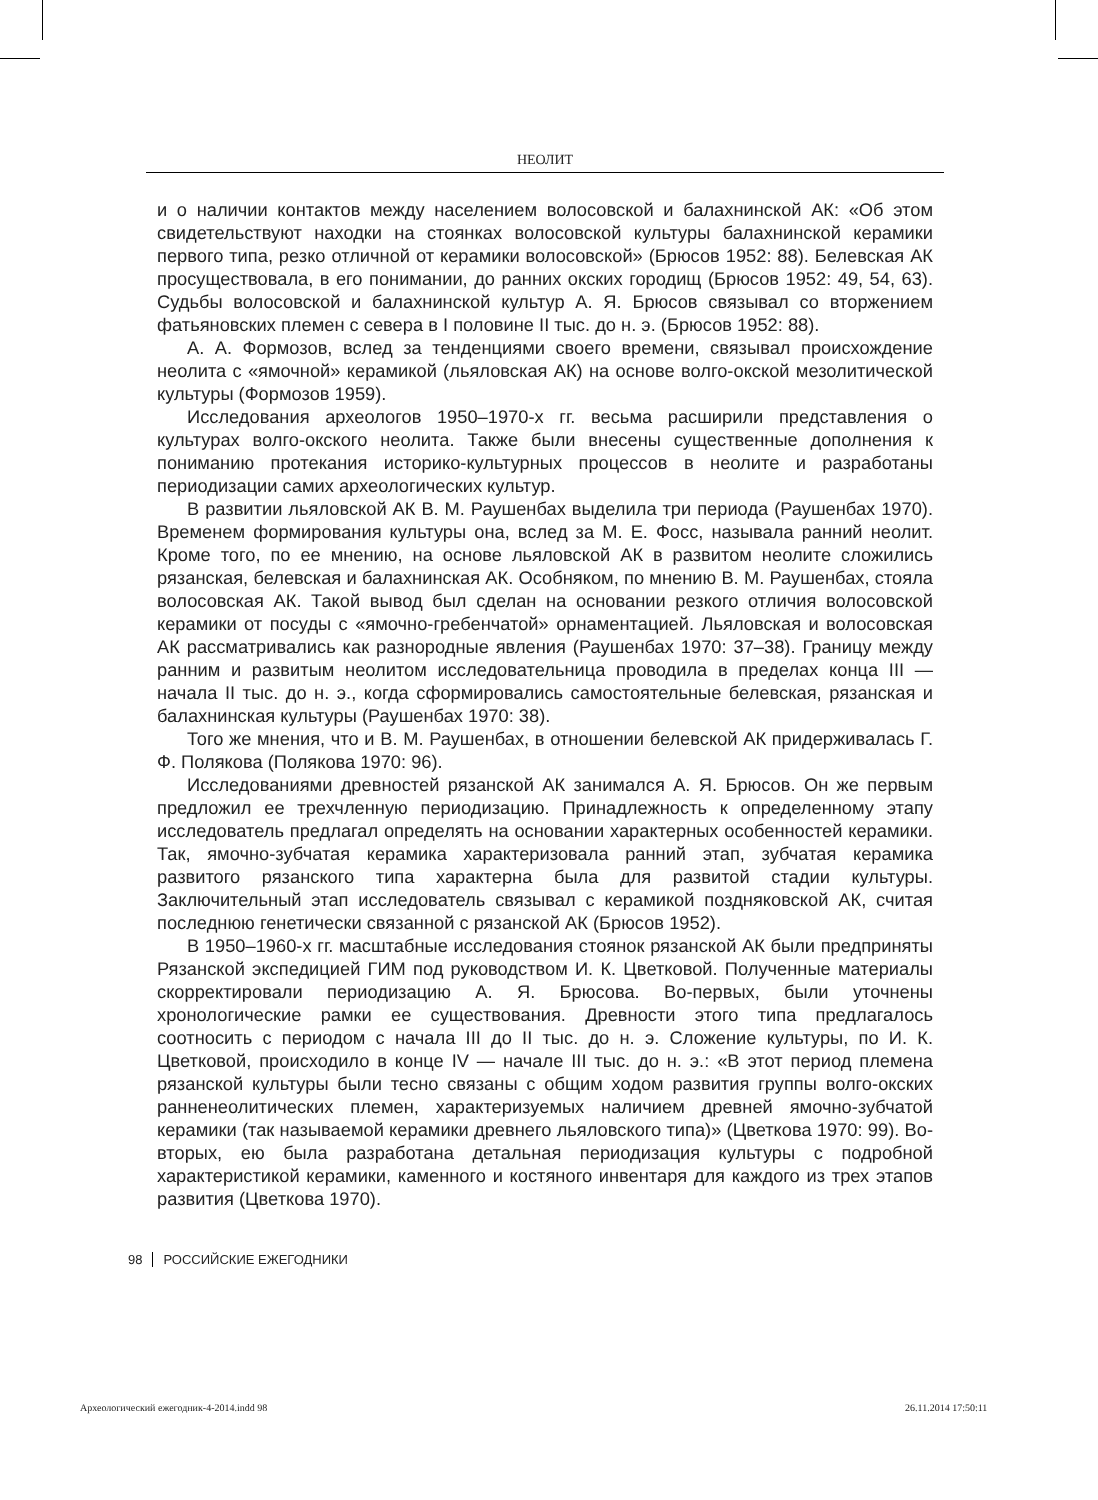НЕОЛИТ
и о наличии контактов между населением волосовской и балахнинской АК: «Об этом свидетельствуют находки на стоянках волосовской культуры балахнинской керамики первого типа, резко отличной от керамики волосовской» (Брюсов 1952: 88). Белевская АК просуществовала, в его понимании, до ранних окских городищ (Брюсов 1952: 49, 54, 63). Судьбы волосовской и балахнинской культур А. Я. Брюсов связывал со вторжением фатьяновских племен с севера в I половине II тыс. до н. э. (Брюсов 1952: 88).
А. А. Формозов, вслед за тенденциями своего времени, связывал происхождение неолита с «ямочной» керамикой (льяловская АК) на основе волго-окской мезолитической культуры (Формозов 1959).
Исследования археологов 1950–1970-х гг. весьма расширили представления о культурах волго-окского неолита. Также были внесены существенные дополнения к пониманию протекания историко-культурных процессов в неолите и разработаны периодизации самих археологических культур.
В развитии льяловской АК В. М. Раушенбах выделила три периода (Раушенбах 1970). Временем формирования культуры она, вслед за М. Е. Фосс, называла ранний неолит. Кроме того, по ее мнению, на основе льяловской АК в развитом неолите сложились рязанская, белевская и балахнинская АК. Особняком, по мнению В. М. Раушенбах, стояла волосовская АК. Такой вывод был сделан на основании резкого отличия волосовской керамики от посуды с «ямочно-гребенчатой» орнаментацией. Льяловская и волосовская АК рассматривались как разнородные явления (Раушенбах 1970: 37–38). Границу между ранним и развитым неолитом исследовательница проводила в пределах конца III — начала II тыс. до н. э., когда сформировались самостоятельные белевская, рязанская и балахнинская культуры (Раушенбах 1970: 38).
Того же мнения, что и В. М. Раушенбах, в отношении белевской АК придерживалась Г. Ф. Полякова (Полякова 1970: 96).
Исследованиями древностей рязанской АК занимался А. Я. Брюсов. Он же первым предложил ее трехчленную периодизацию. Принадлежность к определенному этапу исследователь предлагал определять на основании характерных особенностей керамики. Так, ямочно-зубчатая керамика характеризовала ранний этап, зубчатая керамика развитого рязанского типа характерна была для развитой стадии культуры. Заключительный этап исследователь связывал с керамикой поздняковской АК, считая последнюю генетически связанной с рязанской АК (Брюсов 1952).
В 1950–1960-х гг. масштабные исследования стоянок рязанской АК были предприняты Рязанской экспедицией ГИМ под руководством И. К. Цветковой. Полученные материалы скорректировали периодизацию А. Я. Брюсова. Во-первых, были уточнены хронологические рамки ее существования. Древности этого типа предлагалось соотносить с периодом с начала III до II тыс. до н. э. Сложение культуры, по И. К. Цветковой, происходило в конце IV — начале III тыс. до н. э.: «В этот период племена рязанской культуры были тесно связаны с общим ходом развития группы волго-окских ранненеолитических племен, характеризуемых наличием древней ямочно-зубчатой керамики (так называемой керамики древнего льяловского типа)» (Цветкова 1970: 99). Во-вторых, ею была разработана детальная периодизация культуры с подробной характеристикой керамики, каменного и костяного инвентаря для каждого из трех этапов развития (Цветкова 1970).
98 РОССИЙСКИЕ ЕЖЕГОДНИКИ
Археологический ежегодник-4-2014.indd 98
26.11.2014 17:50:11